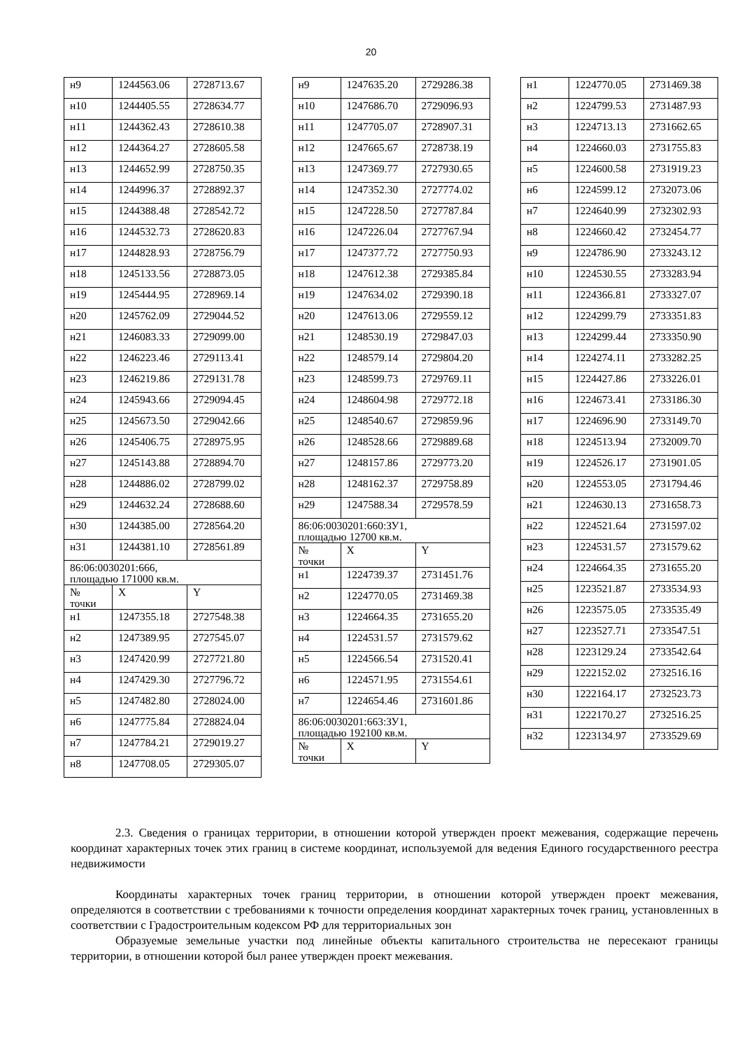20
| н9 | 1244563.06 | 2728713.67 |
| н10 | 1244405.55 | 2728634.77 |
| н11 | 1244362.43 | 2728610.38 |
| н12 | 1244364.27 | 2728605.58 |
| н13 | 1244652.99 | 2728750.35 |
| н14 | 1244996.37 | 2728892.37 |
| н15 | 1244388.48 | 2728542.72 |
| н16 | 1244532.73 | 2728620.83 |
| н17 | 1244828.93 | 2728756.79 |
| н18 | 1245133.56 | 2728873.05 |
| н19 | 1245444.95 | 2728969.14 |
| н20 | 1245762.09 | 2729044.52 |
| н21 | 1246083.33 | 2729099.00 |
| н22 | 1246223.46 | 2729113.41 |
| н23 | 1246219.86 | 2729131.78 |
| н24 | 1245943.66 | 2729094.45 |
| н25 | 1245673.50 | 2729042.66 |
| н26 | 1245406.75 | 2728975.95 |
| н27 | 1245143.88 | 2728894.70 |
| н28 | 1244886.02 | 2728799.02 |
| н29 | 1244632.24 | 2728688.60 |
| н30 | 1244385.00 | 2728564.20 |
| н31 | 1244381.10 | 2728561.89 |
| 86:06:0030201:666, площадью 171000 кв.м. | | |
| № точки | X | Y |
| н1 | 1247355.18 | 2727548.38 |
| н2 | 1247389.95 | 2727545.07 |
| н3 | 1247420.99 | 2727721.80 |
| н4 | 1247429.30 | 2727796.72 |
| н5 | 1247482.80 | 2728024.00 |
| н6 | 1247775.84 | 2728824.04 |
| н7 | 1247784.21 | 2729019.27 |
| н8 | 1247708.05 | 2729305.07 |
| н9 | 1247635.20 | 2729286.38 |
| н10 | 1247686.70 | 2729096.93 |
| н11 | 1247705.07 | 2728907.31 |
| н12 | 1247665.67 | 2728738.19 |
| н13 | 1247369.77 | 2727930.65 |
| н14 | 1247352.30 | 2727774.02 |
| н15 | 1247228.50 | 2727787.84 |
| н16 | 1247226.04 | 2727767.94 |
| н17 | 1247377.72 | 2727750.93 |
| н18 | 1247612.38 | 2729385.84 |
| н19 | 1247634.02 | 2729390.18 |
| н20 | 1247613.06 | 2729559.12 |
| н21 | 1248530.19 | 2729847.03 |
| н22 | 1248579.14 | 2729804.20 |
| н23 | 1248599.73 | 2729769.11 |
| н24 | 1248604.98 | 2729772.18 |
| н25 | 1248540.67 | 2729859.96 |
| н26 | 1248528.66 | 2729889.68 |
| н27 | 1248157.86 | 2729773.20 |
| н28 | 1248162.37 | 2729758.89 |
| н29 | 1247588.34 | 2729578.59 |
| 86:06:0030201:660:ЗУ1, площадью 12700 кв.м. | | |
| № точки | X | Y |
| н1 | 1224739.37 | 2731451.76 |
| н2 | 1224770.05 | 2731469.38 |
| н3 | 1224664.35 | 2731655.20 |
| н4 | 1224531.57 | 2731579.62 |
| н5 | 1224566.54 | 2731520.41 |
| н6 | 1224571.95 | 2731554.61 |
| н7 | 1224654.46 | 2731601.86 |
| 86:06:0030201:663:ЗУ1, площадью 192100 кв.м. | | |
| № точки | X | Y |
| н1 | 1224770.05 | 2731469.38 |
| н2 | 1224799.53 | 2731487.93 |
| н3 | 1224713.13 | 2731662.65 |
| н4 | 1224660.03 | 2731755.83 |
| н5 | 1224600.58 | 2731919.23 |
| н6 | 1224599.12 | 2732073.06 |
| н7 | 1224640.99 | 2732302.93 |
| н8 | 1224660.42 | 2732454.77 |
| н9 | 1224786.90 | 2733243.12 |
| н10 | 1224530.55 | 2733283.94 |
| н11 | 1224366.81 | 2733327.07 |
| н12 | 1224299.79 | 2733351.83 |
| н13 | 1224299.44 | 2733350.90 |
| н14 | 1224274.11 | 2733282.25 |
| н15 | 1224427.86 | 2733226.01 |
| н16 | 1224673.41 | 2733186.30 |
| н17 | 1224696.90 | 2733149.70 |
| н18 | 1224513.94 | 2732009.70 |
| н19 | 1224526.17 | 2731901.05 |
| н20 | 1224553.05 | 2731794.46 |
| н21 | 1224630.13 | 2731658.73 |
| н22 | 1224521.64 | 2731597.02 |
| н23 | 1224531.57 | 2731579.62 |
| н24 | 1224664.35 | 2731655.20 |
| н25 | 1223521.87 | 2733534.93 |
| н26 | 1223575.05 | 2733535.49 |
| н27 | 1223527.71 | 2733547.51 |
| н28 | 1223129.24 | 2733542.64 |
| н29 | 1222152.02 | 2732516.16 |
| н30 | 1222164.17 | 2732523.73 |
| н31 | 1222170.27 | 2732516.25 |
| н32 | 1223134.97 | 2733529.69 |
2.3. Сведения о границах территории, в отношении которой утвержден проект межевания, содержащие перечень координат характерных точек этих границ в системе координат, используемой для ведения Единого государственного реестра недвижимости
Координаты характерных точек границ территории, в отношении которой утвержден проект межевания, определяются в соответствии с требованиями к точности определения координат характерных точек границ, установленных в соответствии с Градостроительным кодексом РФ для территориальных зон
Образуемые земельные участки под линейные объекты капитального строительства не пересекают границы территории, в отношении которой был ранее утвержден проект межевания.